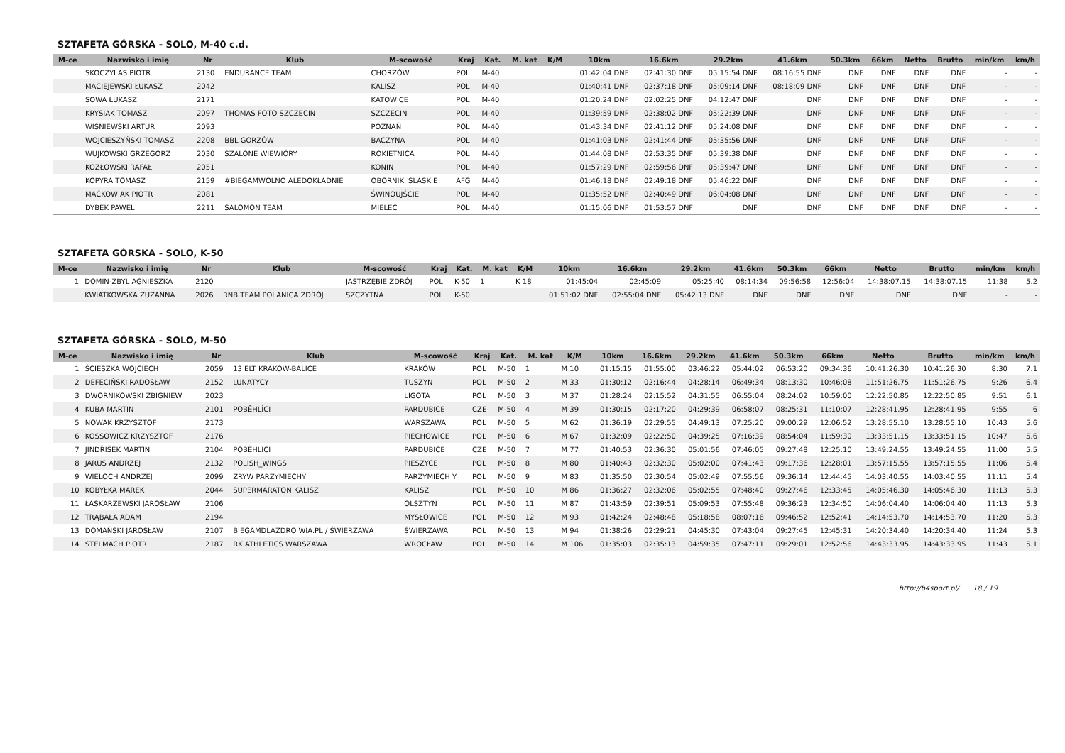SZTAFETA GÓRSKA - SOLO, M-40 c.d.
| M-ce | Nazwisko i imię | Nr | Klub | M-scowość | Kraj | Kat. | M. kat | K/M | 10km | 16.6km | 29.2km | 41.6km | 50.3km | 66km | Netto | Brutto | min/km | km/h |
| --- | --- | --- | --- | --- | --- | --- | --- | --- | --- | --- | --- | --- | --- | --- | --- | --- | --- | --- |
| | SKOCZYLAS PIOTR | 2130 | ENDURANCE TEAM | CHORZÓW | POL | M-40 | | | 01:42:04 DNF | 02:41:30 DNF | 05:15:54 DNF | 08:16:55 DNF | DNF | DNF | DNF | DNF | - | - |
| | MACIEJEWSKI ŁUKASZ | 2042 | | KALISZ | POL | M-40 | | | 01:40:41 DNF | 02:37:18 DNF | 05:09:14 DNF | 08:18:09 DNF | DNF | DNF | DNF | DNF | - | - |
| | SOWA ŁUKASZ | 2171 | | KATOWICE | POL | M-40 | | | 01:20:24 DNF | 02:02:25 DNF | 04:12:47 DNF | DNF | DNF | DNF | DNF | DNF | - | - |
| | KRYSIAK TOMASZ | 2097 | THOMAS FOTO SZCZECIN | SZCZECIN | POL | M-40 | | | 01:39:59 DNF | 02:38:02 DNF | 05:22:39 DNF | DNF | DNF | DNF | DNF | DNF | - | - |
| | WIŚNIEWSKI ARTUR | 2093 | | POZNAŃ | POL | M-40 | | | 01:43:34 DNF | 02:41:12 DNF | 05:24:08 DNF | DNF | DNF | DNF | DNF | DNF | - | - |
| | WOJCIESZYŃSKI TOMASZ | 2208 | BBL GORZÓW | BACZYNA | POL | M-40 | | | 01:41:03 DNF | 02:41:44 DNF | 05:35:56 DNF | DNF | DNF | DNF | DNF | DNF | - | - |
| | WUJKOWSKI GRZEGORZ | 2030 | SZALONE WIEWIÓRY | ROKIETNICA | POL | M-40 | | | 01:44:08 DNF | 02:53:35 DNF | 05:39:38 DNF | DNF | DNF | DNF | DNF | DNF | - | - |
| | KOZŁOWSKI RAFAŁ | 2051 | | KONIN | POL | M-40 | | | 01:57:29 DNF | 02:59:56 DNF | 05:39:47 DNF | DNF | DNF | DNF | DNF | DNF | - | - |
| | KOPYRA TOMASZ | 2159 | #BIEGAMWOLNO ALEDOKŁADNIE | OBORNIKI SLASKIE | AFG | M-40 | | | 01:46:18 DNF | 02:49:18 DNF | 05:46:22 DNF | DNF | DNF | DNF | DNF | DNF | - | - |
| | MAĆKOWIAK PIOTR | 2081 | | ŚWINOUJŚCIE | POL | M-40 | | | 01:35:52 DNF | 02:40:49 DNF | 06:04:08 DNF | DNF | DNF | DNF | DNF | DNF | - | - |
| | DYBEK PAWEL | 2211 | SALOMON TEAM | MIELEC | POL | M-40 | | | 01:15:06 DNF | 01:53:57 DNF | DNF | DNF | DNF | DNF | DNF | DNF | - | - |
SZTAFETA GÓRSKA - SOLO, K-50
| M-ce | Nazwisko i imię | Nr | Klub | M-scowość | Kraj | Kat. | M. kat | K/M | 10km | 16.6km | 29.2km | 41.6km | 50.3km | 66km | Netto | Brutto | min/km | km/h |
| --- | --- | --- | --- | --- | --- | --- | --- | --- | --- | --- | --- | --- | --- | --- | --- | --- | --- | --- |
| 1 | DOMIN-ZBYL AGNIESZKA | 2120 | | JASTRZĘBIE ZDRÓJ | POL | K-50 | 1 | K 18 | 01:45:04 | 02:45:09 | 05:25:40 | 08:14:34 | 09:56:58 | 12:56:04 | 14:38:07.15 | 14:38:07.15 | 11:38 | 5.2 |
| | KWIATKOWSKA ZUZANNA | 2026 | RNB TEAM POLANICA ZDRÓJ | SZCZYTNA | POL | K-50 | | | 01:51:02 DNF | 02:55:04 DNF | 05:42:13 DNF | DNF | DNF | DNF | DNF | DNF | - | - |
SZTAFETA GÓRSKA - SOLO, M-50
| M-ce | Nazwisko i imię | Nr | Klub | M-scowość | Kraj | Kat. | M. kat | K/M | 10km | 16.6km | 29.2km | 41.6km | 50.3km | 66km | Netto | Brutto | min/km | km/h |
| --- | --- | --- | --- | --- | --- | --- | --- | --- | --- | --- | --- | --- | --- | --- | --- | --- | --- | --- |
| 1 | ŚCIESZKA WOJCIECH | 2059 | 13 ELT KRAKÓW-BALICE | KRAKÓW | POL | M-50 | 1 | M 10 | 01:15:15 | 01:55:00 | 03:46:22 | 05:44:02 | 06:53:20 | 09:34:36 | 10:41:26.30 | 10:41:26.30 | 8:30 | 7.1 |
| 2 | DEFECIŃSKI RADOSŁAW | 2152 | LUNATYCY | TUSZYN | POL | M-50 | 2 | M 33 | 01:30:12 | 02:16:44 | 04:28:14 | 06:49:34 | 08:13:30 | 10:46:08 | 11:51:26.75 | 11:51:26.75 | 9:26 | 6.4 |
| 3 | DWORNIKOWSKI ZBIGNIEW | 2023 | | LIGOTA | POL | M-50 | 3 | M 37 | 01:28:24 | 02:15:52 | 04:31:55 | 06:55:04 | 08:24:02 | 10:59:00 | 12:22:50.85 | 12:22:50.85 | 9:51 | 6.1 |
| 4 | KUBA MARTIN | 2101 | POBĚHLÍCI | PARDUBICE | CZE | M-50 | 4 | M 39 | 01:30:15 | 02:17:20 | 04:29:39 | 06:58:07 | 08:25:31 | 11:10:07 | 12:28:41.95 | 12:28:41.95 | 9:55 | 6 |
| 5 | NOWAK KRZYSZTOF | 2173 | | WARSZAWA | POL | M-50 | 5 | M 62 | 01:36:19 | 02:29:55 | 04:49:13 | 07:25:20 | 09:00:29 | 12:06:52 | 13:28:55.10 | 13:28:55.10 | 10:43 | 5.6 |
| 6 | KOSSOWICZ KRZYSZTOF | 2176 | | PIECHOWICE | POL | M-50 | 6 | M 67 | 01:32:09 | 02:22:50 | 04:39:25 | 07:16:39 | 08:54:04 | 11:59:30 | 13:33:51.15 | 13:33:51.15 | 10:47 | 5.6 |
| 7 | JINDŘIŠEK MARTIN | 2104 | POBĚHLÍCI | PARDUBICE | CZE | M-50 | 7 | M 77 | 01:40:53 | 02:36:30 | 05:01:56 | 07:46:05 | 09:27:48 | 12:25:10 | 13:49:24.55 | 13:49:24.55 | 11:00 | 5.5 |
| 8 | JARUS ANDRZEJ | 2132 | POLISH_WINGS | PIESZYCE | POL | M-50 | 8 | M 80 | 01:40:43 | 02:32:30 | 05:02:00 | 07:41:43 | 09:17:36 | 12:28:01 | 13:57:15.55 | 13:57:15.55 | 11:06 | 5.4 |
| 9 | WIELOCH ANDRZEJ | 2099 | ZRYW PARZYMIECHY | PARZYMIECH Y | POL | M-50 | 9 | M 83 | 01:35:50 | 02:30:54 | 05:02:49 | 07:55:56 | 09:36:14 | 12:44:45 | 14:03:40.55 | 14:03:40.55 | 11:11 | 5.4 |
| 10 | KOBYŁKA MAREK | 2044 | SUPERMARATON KALISZ | KALISZ | POL | M-50 | 10 | M 86 | 01:36:27 | 02:32:06 | 05:02:55 | 07:48:40 | 09:27:46 | 12:33:45 | 14:05:46.30 | 14:05:46.30 | 11:13 | 5.3 |
| 11 | ŁASKARZEWSKI JAROSŁAW | 2106 | | OLSZTYN | POL | M-50 | 11 | M 87 | 01:43:59 | 02:39:51 | 05:09:53 | 07:55:48 | 09:36:23 | 12:34:50 | 14:06:04.40 | 14:06:04.40 | 11:13 | 5.3 |
| 12 | TRĄBAŁA ADAM | 2194 | | MYSŁOWICE | POL | M-50 | 12 | M 93 | 01:42:24 | 02:48:48 | 05:18:58 | 08:07:16 | 09:46:52 | 12:52:41 | 14:14:53.70 | 14:14:53.70 | 11:20 | 5.3 |
| 13 | DOMAŃSKI JAROSŁAW | 2107 | BIEGAMDLAZDRO WIA.PL / ŚWIERZAWA | ŚWIERZAWA | POL | M-50 | 13 | M 94 | 01:38:26 | 02:29:21 | 04:45:30 | 07:43:04 | 09:27:45 | 12:45:31 | 14:20:34.40 | 14:20:34.40 | 11:24 | 5.3 |
| 14 | STELMACH PIOTR | 2187 | RK ATHLETICS WARSZAWA | WROCŁAW | POL | M-50 | 14 | M 106 | 01:35:03 | 02:35:13 | 04:59:35 | 07:47:11 | 09:29:01 | 12:52:56 | 14:43:33.95 | 14:43:33.95 | 11:43 | 5.1 |
http://b4sport.pl/ 18 / 19